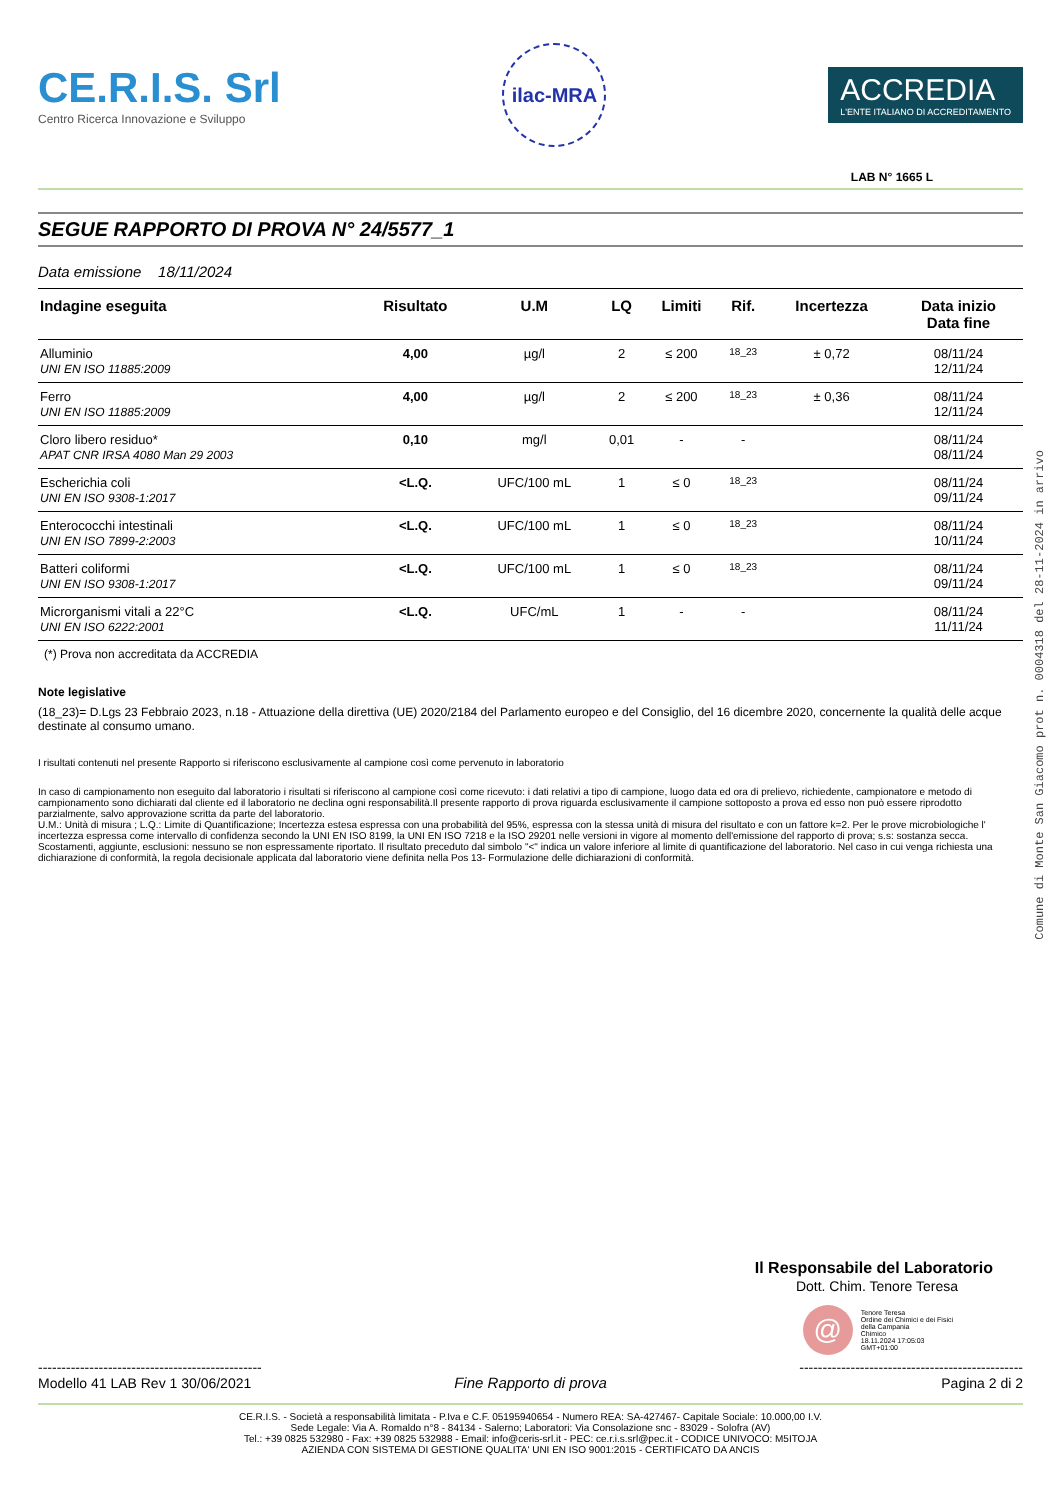CE.R.I.S. Srl
Centro Ricerca Innovazione e Sviluppo
ilac-MRA
ACCREDIA
L'ENTE ITALIANO DI ACCREDITAMENTO
LAB N° 1665 L
SEGUE RAPPORTO DI PROVA N° 24/5577_1
Data emissione 18/11/2024
| Indagine eseguita | Risultato | U.M | LQ | Limiti | Rif. | Incertezza | Data inizio Data fine |
| --- | --- | --- | --- | --- | --- | --- | --- |
| Alluminio UNI EN ISO 11885:2009 | 4,00 | µg/l | 2 | ≤ 200 | 18_23 | ± 0,72 | 08/11/24 12/11/24 |
| Ferro UNI EN ISO 11885:2009 | 4,00 | µg/l | 2 | ≤ 200 | 18_23 | ± 0,36 | 08/11/24 12/11/24 |
| Cloro libero residuo* APAT CNR IRSA 4080 Man 29 2003 | 0,10 | mg/l | 0,01 | - | - | | 08/11/24 08/11/24 |
| Escherichia coli UNI EN ISO 9308-1:2017 | <L.Q. | UFC/100 mL | 1 | ≤ 0 | 18_23 | | 08/11/24 09/11/24 |
| Enterococchi intestinali UNI EN ISO 7899-2:2003 | <L.Q. | UFC/100 mL | 1 | ≤ 0 | 18_23 | | 08/11/24 10/11/24 |
| Batteri coliformi UNI EN ISO 9308-1:2017 | <L.Q. | UFC/100 mL | 1 | ≤ 0 | 18_23 | | 08/11/24 09/11/24 |
| Microrganismi vitali a 22°C UNI EN ISO 6222:2001 | <L.Q. | UFC/mL | 1 | - | - | | 08/11/24 11/11/24 |
(*) Prova non accreditata da ACCREDIA
Note legislative
(18_23)= D.Lgs 23 Febbraio 2023, n.18 - Attuazione della direttiva (UE) 2020/2184 del Parlamento europeo e del Consiglio, del 16 dicembre 2020, concernente la qualità delle acque destinate al consumo umano.
I risultati contenuti nel presente Rapporto si riferiscono esclusivamente al campione così come pervenuto in laboratorio
In caso di campionamento non eseguito dal laboratorio i risultati si riferiscono al campione così come ricevuto: i dati relativi a tipo di campione, luogo data ed ora di prelievo, richiedente, campionatore e metodo di campionamento sono dichiarati dal cliente ed il laboratorio ne declina ogni responsabilità.Il presente rapporto di prova riguarda esclusivamente il campione sottoposto a prova ed esso non può essere riprodotto parzialmente, salvo approvazione scritta da parte del laboratorio.
U.M.: Unità di misura ; L.Q.: Limite di Quantificazione; Incertezza estesa espressa con una probabilità del 95%, espressa con la stessa unità di misura del risultato e con un fattore k=2. Per le prove microbiologiche l' incertezza espressa come intervallo di confidenza secondo la UNI EN ISO 8199, la UNI EN ISO 7218 e la ISO 29201 nelle versioni in vigore al momento dell'emissione del rapporto di prova; s.s: sostanza secca. Scostamenti, aggiunte, esclusioni: nessuno se non espressamente riportato. Il risultato preceduto dal simbolo "<" indica un valore inferiore al limite di quantificazione del laboratorio. Nel caso in cui venga richiesta una dichiarazione di conformità, la regola decisionale applicata dal laboratorio viene definita nella Pos 13- Formulazione delle dichiarazioni di conformità.
Il Responsabile del Laboratorio
Dott. Chim. Tenore Teresa
@
Tenore Teresa
Ordine dei Chimici e dei Fisici
della Campania
Chimico
18.11.2024 17:05:03
GMT+01:00
------------------------------------------------
Modello 41 LAB Rev 1 30/06/2021
Fine Rapporto di prova
------------------------------------------------
Pagina 2 di 2
CE.R.I.S. - Società a responsabilità limitata - P.Iva e C.F. 05195940654 - Numero REA: SA-427467- Capitale Sociale: 10.000,00 I.V.
Sede Legale: Via A. Romaldo n°8 - 84134 - Salerno; Laboratori: Via Consolazione snc - 83029 - Solofra (AV)
Tel.: +39 0825 532980 - Fax: +39 0825 532988 - Email: info@ceris-srl.it - PEC: ce.r.i.s.srl@pec.it - CODICE UNIVOCO: M5ITOJA
AZIENDA CON SISTEMA DI GESTIONE QUALITA' UNI EN ISO 9001:2015 - CERTIFICATO DA ANCIS
Comune di Monte San Giacomo prot n. 0004318 del 28-11-2024 in arrivo